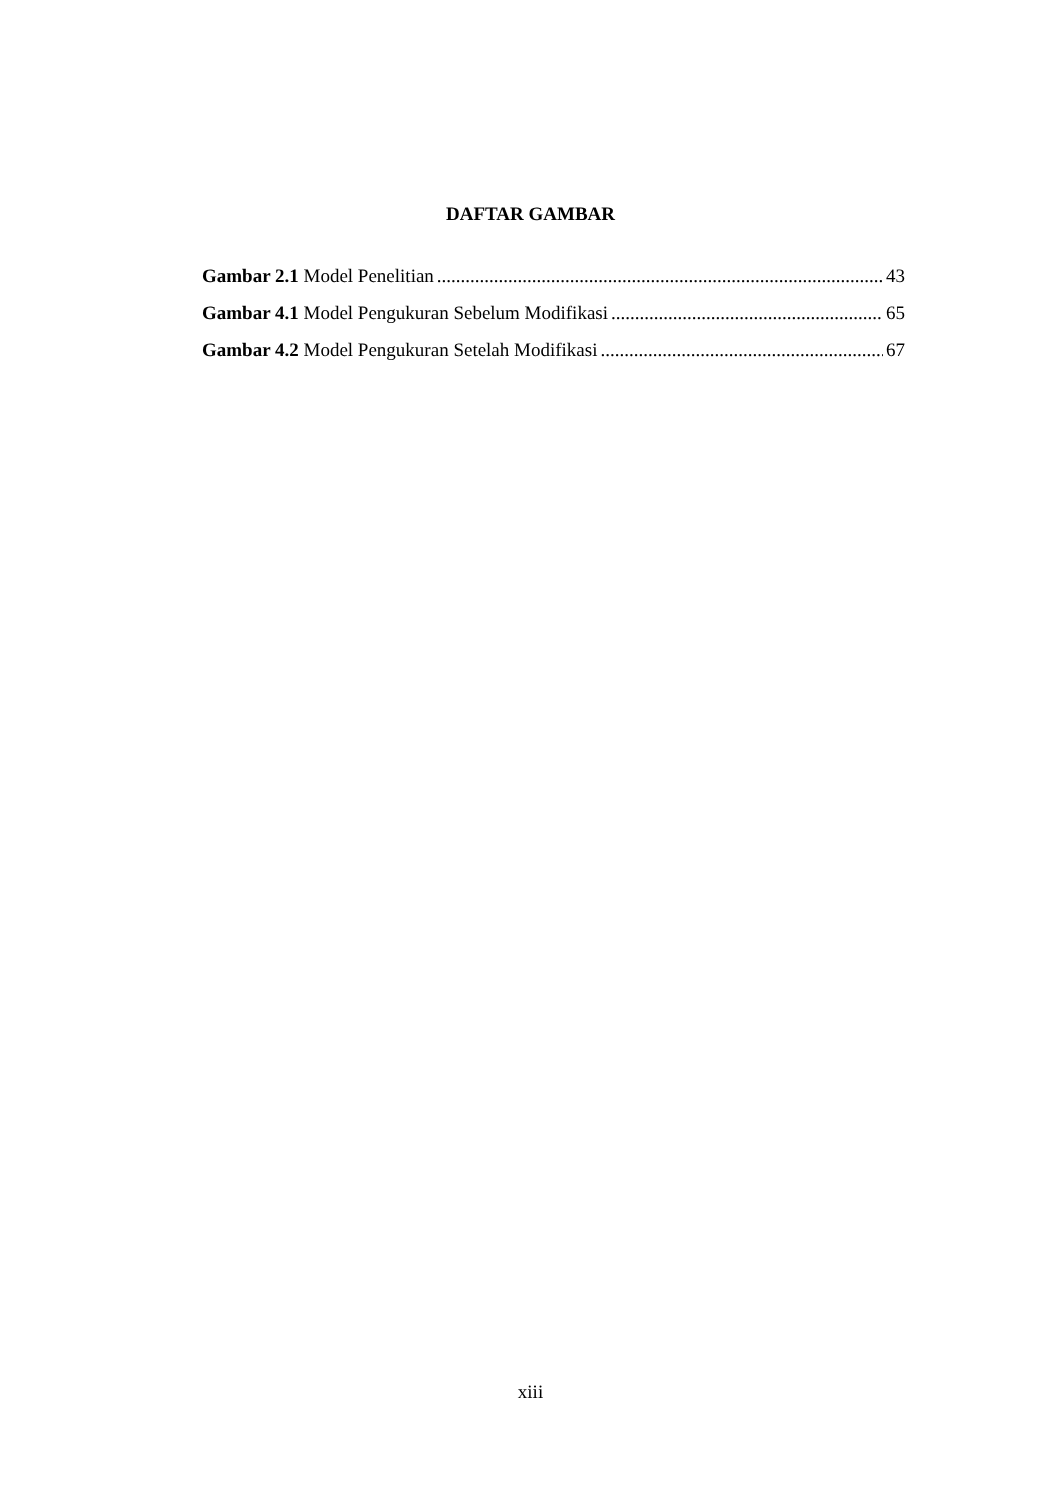DAFTAR GAMBAR
Gambar 2.1 Model Penelitian 43
Gambar 4.1 Model Pengukuran Sebelum Modifikasi 65
Gambar 4.2 Model Pengukuran Setelah Modifikasi 67
xiii